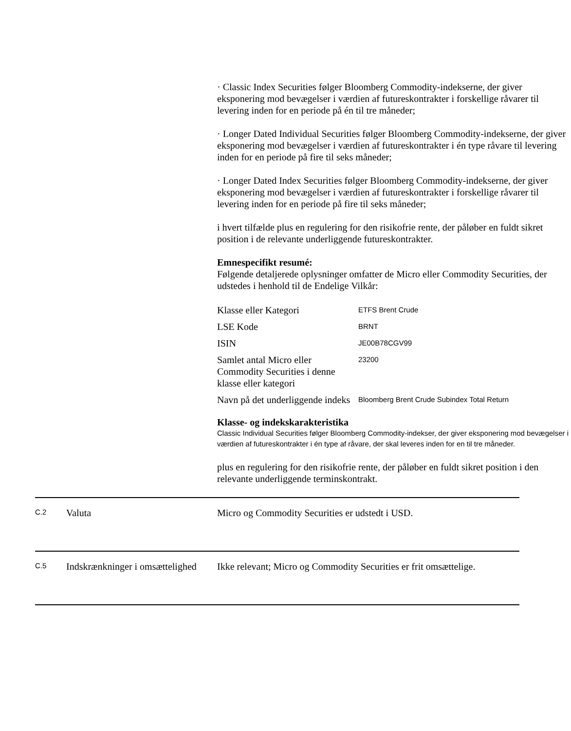· Classic Index Securities følger Bloomberg Commodity-indekserne, der giver eksponering mod bevægelser i værdien af futureskontrakter i forskellige råvarer til levering inden for en periode på én til tre måneder;
· Longer Dated Individual Securities følger Bloomberg Commodity-indekserne, der giver eksponering mod bevægelser i værdien af futureskontrakter i én type råvare til levering inden for en periode på fire til seks måneder;
· Longer Dated Index Securities følger Bloomberg Commodity-indekserne, der giver eksponering mod bevægelser i værdien af futureskontrakter i forskellige råvarer til levering inden for en periode på fire til seks måneder;
i hvert tilfælde plus en regulering for den risikofrie rente, der påløber en fuldt sikret position i de relevante underliggende futureskontrakter.
Emnespecifikt resumé:
Følgende detaljerede oplysninger omfatter de Micro eller Commodity Securities, der udstedes i henhold til de Endelige Vilkår:
| Klasse eller Kategori | ETFS Brent Crude |
| LSE Kode | BRNT |
| ISIN | JE00B78CGV99 |
| Samlet antal Micro eller Commodity Securities i denne klasse eller kategori | 23200 |
| Navn på det underliggende indeks | Bloomberg Brent Crude Subindex Total Return |
Klasse- og indekskarakteristika
Classic Individual Securities følger Bloomberg Commodity-indekser, der giver eksponering mod bevægelser i værdien af futureskontrakter i én type af råvare, der skal leveres inden for en til tre måneder.
plus en regulering for den risikofrie rente, der påløber en fuldt sikret position i den relevante underliggende terminskontrakt.
| C.2 | Valuta | Micro og Commodity Securities er udstedt i USD. |
| C.5 | Indskrænkninger i omsættelighed | Ikke relevant; Micro og Commodity Securities er frit omsættelige. |